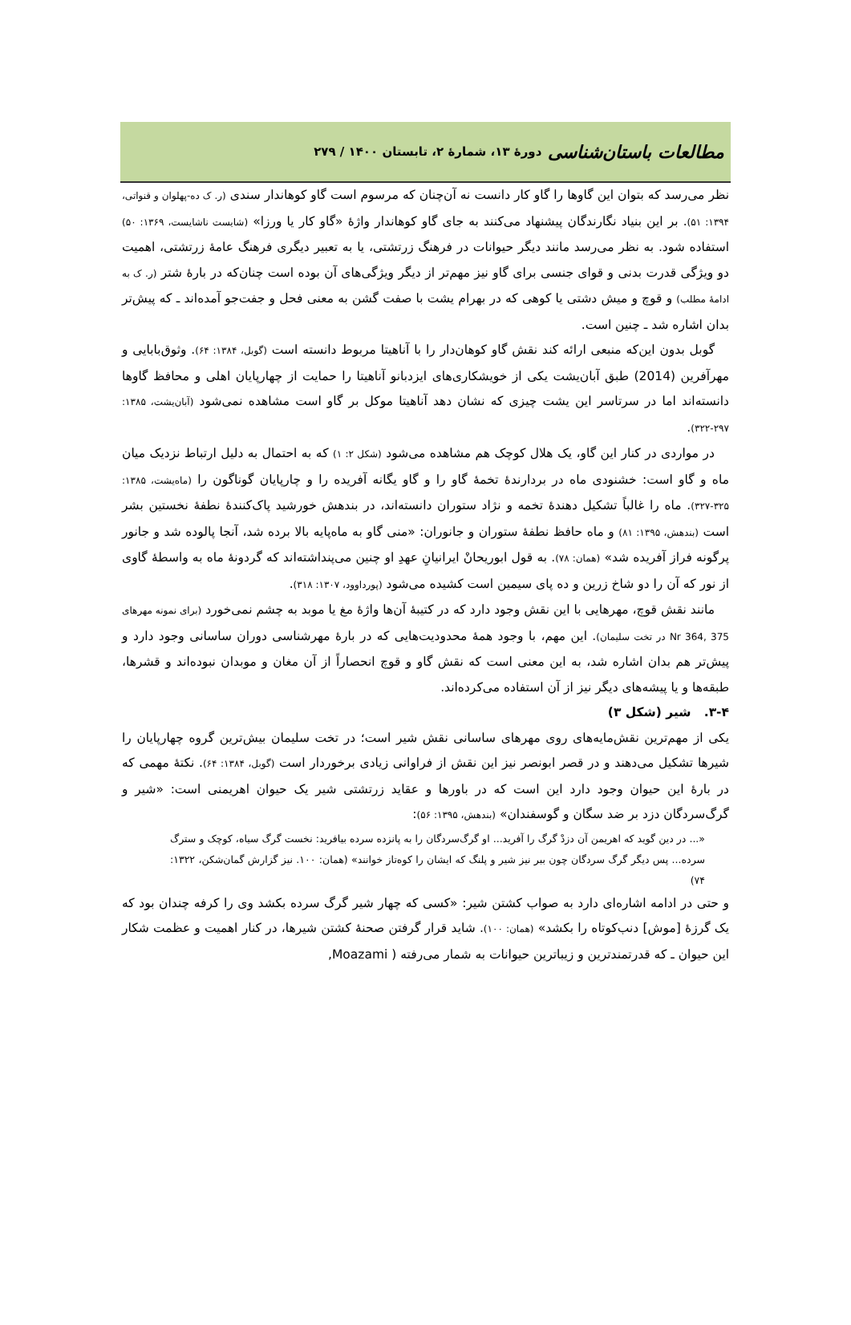مطالعات باستان‌شناسی دورۀ ۱۳، شمارۀ ۲، تابستان ۱۴۰۰ / ۲۷۹
نظر می‌رسد که بتوان این گاوها را گاو کار دانست نه آن‌چنان که مرسوم است گاو کوهاندار سندی (ر. ک ده-پهلوان و قنواتی، ۱۳۹۴: ۵۱). بر این بنیاد نگارندگان پیشنهاد می‌کنند به جای گاو کوهاندار واژۀ «گاو کار یا ورزا» (شایست ناشایست، ۱۳۶۹: ۵۰) استفاده شود. به نظر می‌رسد مانند دیگر حیوانات در فرهنگ زرتشتی، یا به تعبیر دیگری فرهنگ عامۀ زرتشتی، اهمیت دو ویژگی قدرت بدنی و قوای جنسی برای گاو نیز مهم‌تر از دیگر ویژگی‌های آن بوده است چنان‌که در بارۀ شتر (ر. ک به ادامۀ مطلب) و قوچ و میش دشتی یا کوهی که در بهرام یشت با صفت گشن به معنی فحل و جفت‌جو آمده‌اند ـ که پیش‌تر بدان اشاره شد ـ چنین است.
گوبل بدون این‌که منبعی ارائه کند نقش گاو کوهان‌دار را با آناهیتا مربوط دانسته است (گوبل، ۱۳۸۴: ۶۴). وثوق‌بابایی و مهرآفرین (2014) طبق آبان‌یشت یکی از خویشکاری‌های ایزدبانو آناهیتا را حمایت از چهارپایان اهلی و محافظ گاوها دانسته‌اند اما در سرتاسر این یشت چیزی که نشان دهد آناهیتا موکل بر گاو است مشاهده نمی‌شود (آبان‌یشت، ۱۳۸۵: ۲۹۷-۳۲۲).
در مواردی در کنار این گاو، یک هلال کوچک هم مشاهده می‌شود (شکل ۲: ۱) که به احتمال به دلیل ارتباط نزدیک میان ماه و گاو است: خشنودی ماه در بردارندۀ تخمۀ گاو را و گاو یگانه آفریده را و چارپایان گوناگون را (ماه‌یشت، ۱۳۸۵: ۳۲۵-۳۲۷). ماه را غالباً تشکیل دهندۀ تخمه و نژاد ستوران دانسته‌اند، در بندهش خورشید پاک‌کنندۀ نطفۀ نخستین بشر است (بندهش، ۱۳۹۵: ۸۱) و ماه حافظ نطفۀ ستوران و جانوران: «منی گاو به ماه‌پایه بالا برده شد، آنجا پالوده شد و جانور پرگونه فراز آفریده شد» (همان: ۷۸). به قول ابوریحانْ ایرانیانِ عهدِ او چنین می‌پنداشته‌اند که گردونۀ ماه به واسطۀ گاوی از نور که آن را دو شاخ زرین و ده پای سیمین است کشیده می‌شود (پورداوود، ۱۳۰۷: ۳۱۸).
مانند نقش قوچ، مهرهایی با این نقش وجود دارد که در کتیبۀ آن‌ها واژۀ مغ یا موبد به چشم نمی‌خورد (برای نمونه مهرهای Nr 364, 375 در تخت سلیمان). این مهم، با وجود همۀ محدودیت‌هایی که در بارۀ مهرشناسی دوران ساسانی وجود دارد و پیش‌تر هم بدان اشاره شد، به این معنی است که نقش گاو و قوچ انحصاراً از آن مغان و موبدان نبوده‌اند و قشرها، طبقه‌ها و یا پیشه‌های دیگر نیز از آن استفاده می‌کرده‌اند.
۳-۴. شیر (شکل ۳)
یکی از مهم‌ترین نقش‌مایه‌های روی مهرهای ساسانی نقش شیر است؛ در تخت سلیمان بیش‌ترین گروه چهارپایان را شیرها تشکیل می‌دهند و در قصر ابونصر نیز این نقش از فراوانی زیادی برخوردار است (گوبل، ۱۳۸۴: ۶۴). نکتۀ مهمی که در بارۀ این حیوان وجود دارد این است که در باورها و عقاید زرتشتی شیر یک حیوان اهریمنی است: «شیر و گرگ‌سردگان دزد بر ضد سگان و گوسفندان» (بندهش، ۱۳۹۵: ۵۶):
«... در دین گوید که اهریمن آن دزدْ گرگ را آفرید... او گرگ‌سردگان را به پانزده سرده بیافرید: نخست گرگ سیاه، کوچک و سترگ سرده... پس دیگر گرگ سردگان چون ببر نیز شیر و پلنگ که ایشان را کوه‌تاز خوانند» (همان: ۱۰۰. نیز گزارش گمان‌شکن، ۱۳۲۲: ۷۴)
و حتی در ادامه اشاره‌ای دارد به صواب کشتن شیر: «کسی که چهار شیر گرگ سرده بکشد وی را کرفه چندان بود که یک گرزۀ [موش] دنب‌کوتاه را بکشد» (همان: ۱۰۰). شاید قرار گرفتن صحنۀ کشتن شیرها، در کنار اهمیت و عظمت شکار این حیوان ـ که قدرتمندترین و زیباترین حیوانات به شمار می‌رفته ( Moazami,